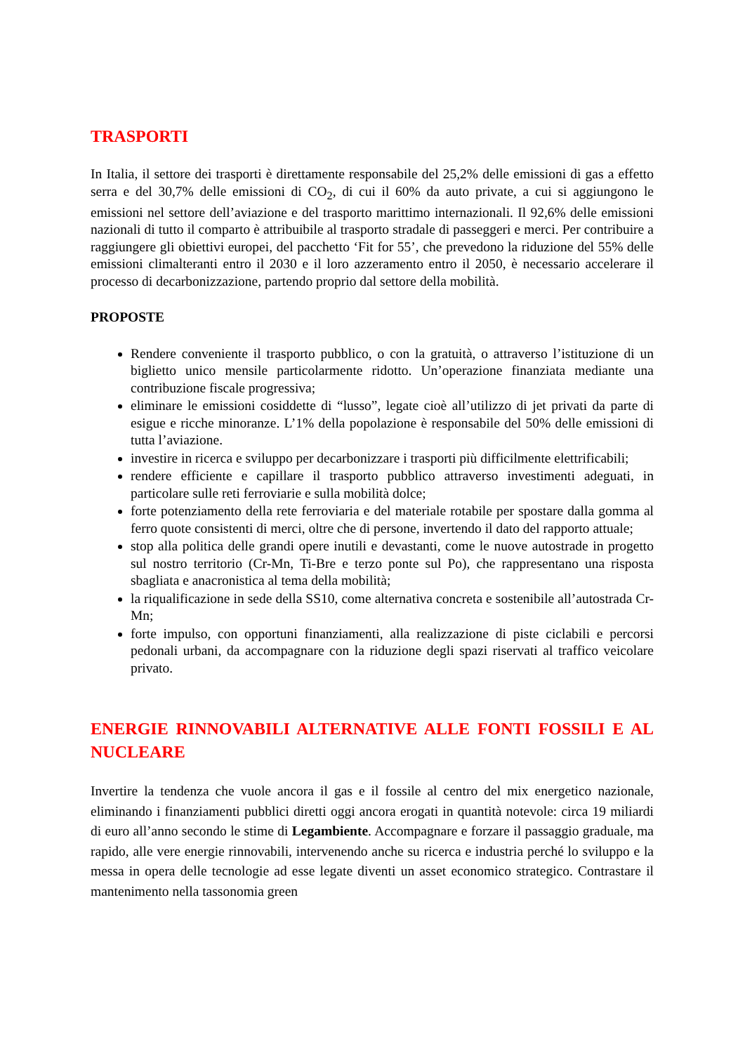TRASPORTI
In Italia, il settore dei trasporti è direttamente responsabile del 25,2% delle emissioni di gas a effetto serra e del 30,7% delle emissioni di CO<sub>2</sub>, di cui il 60% da auto private, a cui si aggiungono le emissioni nel settore dell’aviazione e del trasporto marittimo internazionali. Il 92,6% delle emissioni nazionali di tutto il comparto è attribuibile al trasporto stradale di passeggeri e merci. Per contribuire a raggiungere gli obiettivi europei, del pacchetto ‘Fit for 55’, che prevedono la riduzione del 55% delle emissioni climalteranti entro il 2030 e il loro azzeramento entro il 2050, è necessario accelerare il processo di decarbonizzazione, partendo proprio dal settore della mobilità.
PROPOSTE
Rendere conveniente il trasporto pubblico, o con la gratuità, o attraverso l’istituzione di un biglietto unico mensile particolarmente ridotto. Un’operazione finanziata mediante una contribuzione fiscale progressiva;
eliminare le emissioni cosiddette di “lusso”, legate cioè all’utilizzo di jet privati da parte di esigue e ricche minoranze. L’1% della popolazione è responsabile del 50% delle emissioni di tutta l’aviazione.
investire in ricerca e sviluppo per decarbonizzare i trasporti più difficilmente elettrificabili;
rendere efficiente e capillare il trasporto pubblico attraverso investimenti adeguati, in particolare sulle reti ferroviarie e sulla mobilità dolce;
forte potenziamento della rete ferroviaria e del materiale rotabile per spostare dalla gomma al ferro quote consistenti di merci, oltre che di persone, invertendo il dato del rapporto attuale;
stop alla politica delle grandi opere inutili e devastanti, come le nuove autostrade in progetto sul nostro territorio (Cr-Mn, Ti-Bre e terzo ponte sul Po), che rappresentano una risposta sbagliata e anacronistica al tema della mobilità;
la riqualificazione in sede della SS10, come alternativa concreta e sostenibile all’autostrada Cr-Mn;
forte impulso, con opportuni finanziamenti, alla realizzazione di piste ciclabili e percorsi pedonali urbani, da accompagnare con la riduzione degli spazi riservati al traffico veicolare privato.
ENERGIE RINNOVABILI ALTERNATIVE ALLE FONTI FOSSILI E AL NUCLEARE
Invertire la tendenza che vuole ancora il gas e il fossile al centro del mix energetico nazionale, eliminando i finanziamenti pubblici diretti oggi ancora erogati in quantità notevole: circa 19 miliardi di euro all’anno secondo le stime di Legambiente. Accompagnare e forzare il passaggio graduale, ma rapido, alle vere energie rinnovabili, intervenendo anche su ricerca e industria perché lo sviluppo e la messa in opera delle tecnologie ad esse legate diventi un asset economico strategico. Contrastare il mantenimento nella tassonomia green